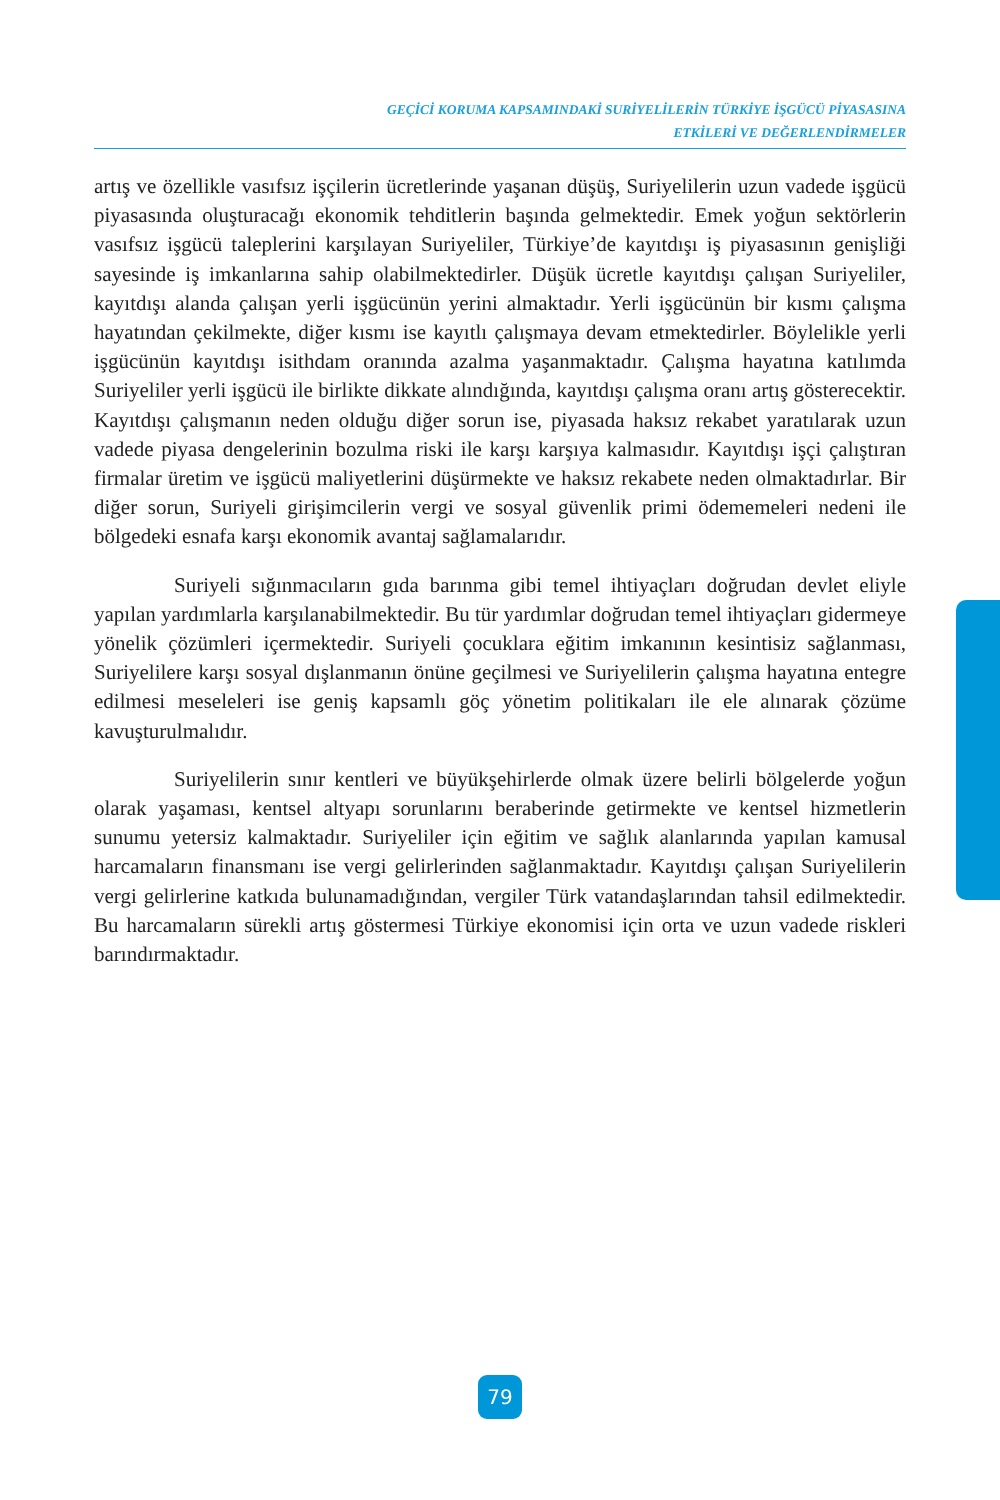GEÇİCİ KORUMA KAPSAMINDAKİ SURİYELİLERİN TÜRKİYE İŞGÜCÜ PİYASASINA
ETKİLERİ VE DEĞERLENDİRMELER
artış ve özellikle vasıfsız işçilerin ücretlerinde yaşanan düşüş, Suriyelilerin uzun vadede işgücü piyasasında oluşturacağı ekonomik tehditlerin başında gelmektedir. Emek yoğun sektörlerin vasıfsız işgücü taleplerini karşılayan Suriyeliler, Türkiye’de kayıtdışı iş piyasasının genişliği sayesinde iş imkanlarına sahip olabilmektedirler. Düşük ücretle kayıtdışı çalışan Suriyeliler, kayıtdışı alanda çalışan yerli işgücünün yerini almaktadır. Yerli işgücünün bir kısmı çalışma hayatından çekilmekte, diğer kısmı ise kayıtlı çalışmaya devam etmektedirler. Böylelikle yerli işgücünün kayıtdışı isithdam oranında azalma yaşanmaktadır. Çalışma hayatına katılımda Suriyeliler yerli işgücü ile birlikte dikkate alındığında, kayıtdışı çalışma oranı artış gösterecektir. Kayıtdışı çalışmanın neden olduğu diğer sorun ise, piyasada haksız rekabet yaratılarak uzun vadede piyasa dengelerinin bozulma riski ile karşı karşıya kalmasıdır. Kayıtdışı işçi çalıştıran firmalar üretim ve işgücü maliyetlerini düşürmekte ve haksız rekabete neden olmaktadırlar. Bir diğer sorun, Suriyeli girişimcilerin vergi ve sosyal güvenlik primi ödememeleri nedeni ile bölgedeki esnafa karşı ekonomik avantaj sağlamalarıdır.
Suriyeli sığınmacıların gıda barınma gibi temel ihtiyaçları doğrudan devlet eliyle yapılan yardımlarla karşılanabilmektedir. Bu tür yardımlar doğrudan temel ihtiyaçları gidermeye yönelik çözümleri içermektedir. Suriyeli çocuklara eğitim imkanının kesintisiz sağlanması, Suriyelilere karşı sosyal dışlanmanın önüne geçilmesi ve Suriyelilerin çalışma hayatına entegre edilmesi meseleleri ise geniş kapsamlı göç yönetim politikaları ile ele alınarak çözüme kavuşturulmalıdır.
Suriyelilerin sınır kentleri ve büyükşehirlerde olmak üzere belirli bölgelerde yoğun olarak yaşaması, kentsel altyapı sorunlarını beraberinde getirmekte ve kentsel hizmetlerin sunumu yetersiz kalmaktadır. Suriyeliler için eğitim ve sağlık alanlarında yapılan kamusal harcamaların finansmanı ise vergi gelirlerinden sağlanmaktadır. Kayıtdışı çalışan Suriyelilerin vergi gelirlerine katkıda bulunamadığından, vergiler Türk vatandaşlarından tahsil edilmektedir. Bu harcamaların sürekli artış göstermesi Türkiye ekonomisi için orta ve uzun vadede riskleri barındırmaktadır.
79